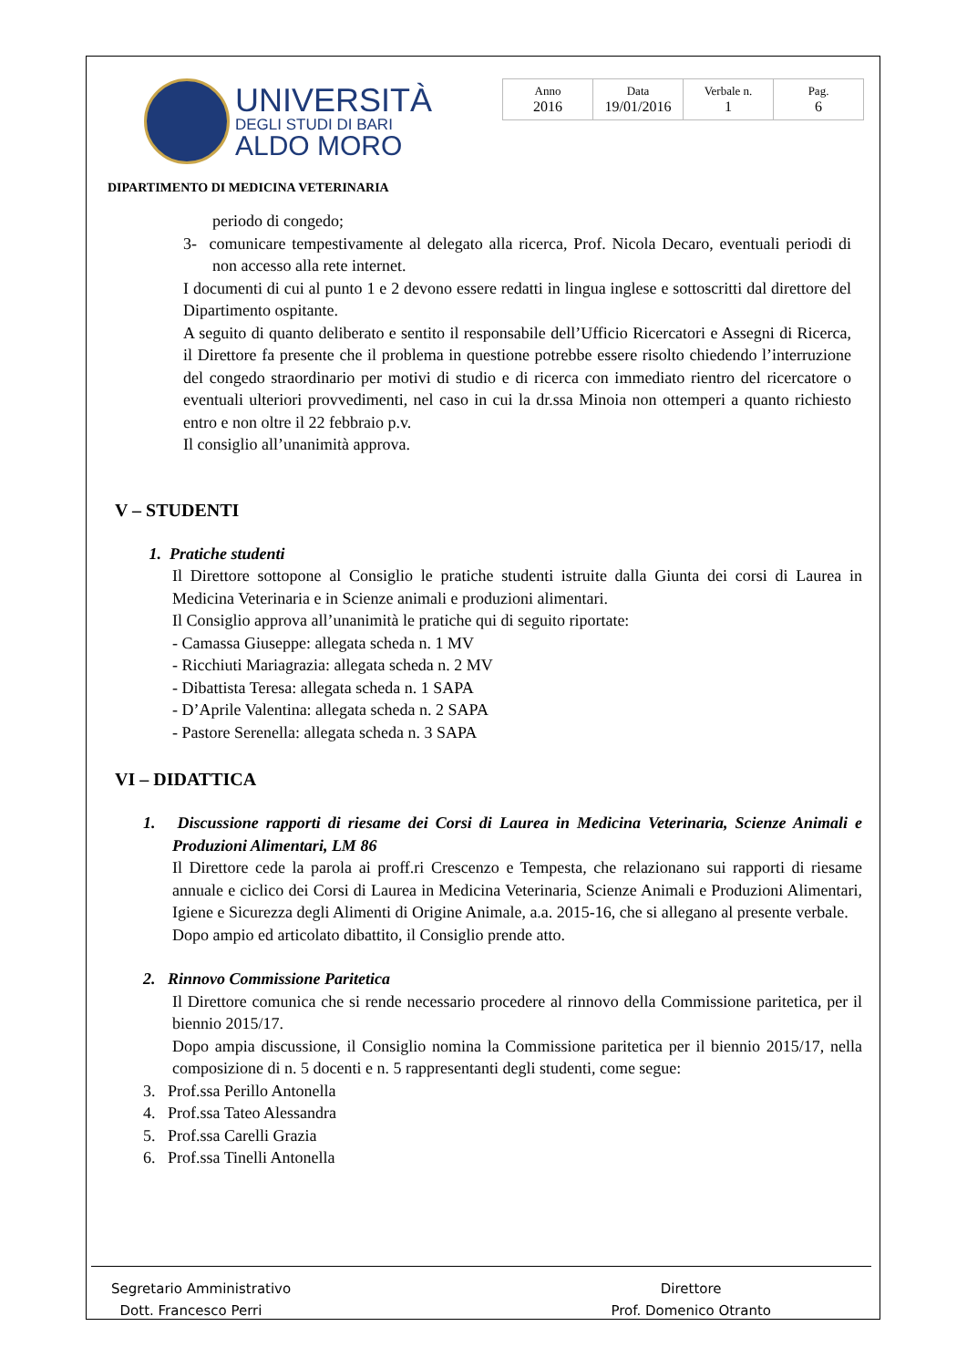UNIVERSITÀ
DEGLI STUDI DI BARI
ALDO MORO
| Anno 2016 | Data 19/01/2016 | Verbale n. 1 | Pag. 6 |
DIPARTIMENTO DI MEDICINA VETERINARIA
periodo di congedo;
3- comunicare tempestivamente al delegato alla ricerca, Prof. Nicola Decaro, eventuali periodi di non accesso alla rete internet.
I documenti di cui al punto 1 e 2 devono essere redatti in lingua inglese e sottoscritti dal direttore del Dipartimento ospitante.
A seguito di quanto deliberato e sentito il responsabile dell’Ufficio Ricercatori e Assegni di Ricerca, il Direttore fa presente che il problema in questione potrebbe essere risolto chiedendo l’interruzione del congedo straordinario per motivi di studio e di ricerca con immediato rientro del ricercatore o eventuali ulteriori provvedimenti, nel caso in cui la dr.ssa Minoia non ottemperi a quanto richiesto entro e non oltre il 22 febbraio p.v.
Il consiglio all’unanimità approva.
V – STUDENTI
1. Pratiche studenti
Il Direttore sottopone al Consiglio le pratiche studenti istruite dalla Giunta dei corsi di Laurea in Medicina Veterinaria e in Scienze animali e produzioni alimentari.
Il Consiglio approva all’unanimità le pratiche qui di seguito riportate:
- Camassa Giuseppe: allegata scheda n. 1 MV
- Ricchiuti Mariagrazia: allegata scheda n. 2 MV
- Dibattista Teresa: allegata scheda n. 1 SAPA
- D’Aprile Valentina: allegata scheda n. 2 SAPA
- Pastore Serenella: allegata scheda n. 3 SAPA
VI – DIDATTICA
1. Discussione rapporti di riesame dei Corsi di Laurea in Medicina Veterinaria, Scienze Animali e Produzioni Alimentari, LM 86
Il Direttore cede la parola ai proff.ri Crescenzo e Tempesta, che relazionano sui rapporti di riesame annuale e ciclico dei Corsi di Laurea in Medicina Veterinaria, Scienze Animali e Produzioni Alimentari, Igiene e Sicurezza degli Alimenti di Origine Animale, a.a. 2015-16, che si allegano al presente verbale.
Dopo ampio ed articolato dibattito, il Consiglio prende atto.
2. Rinnovo Commissione Paritetica
Il Direttore comunica che si rende necessario procedere al rinnovo della Commissione paritetica, per il biennio 2015/17.
Dopo ampia discussione, il Consiglio nomina la Commissione paritetica per il biennio 2015/17, nella composizione di n. 5 docenti e n. 5 rappresentanti degli studenti, come segue:
3. Prof.ssa Perillo Antonella
4. Prof.ssa Tateo Alessandra
5. Prof.ssa Carelli Grazia
6. Prof.ssa Tinelli Antonella
Segretario Amministrativo
Dott. Francesco Perri
Direttore
Prof. Domenico Otranto